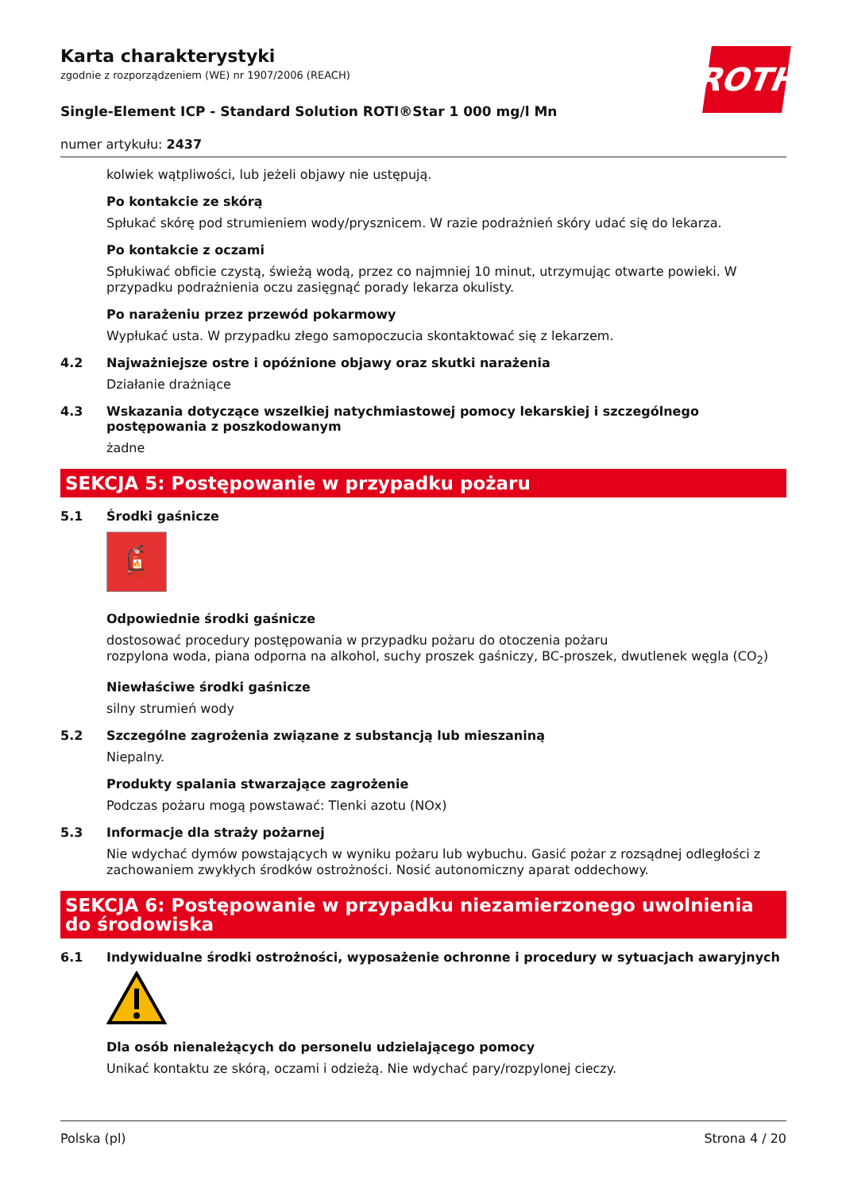ROTH
Karta charakterystyki
zgodnie z rozporządzeniem (WE) nr 1907/2006 (REACH)
Single-Element ICP - Standard Solution ROTI®Star 1 000 mg/l Mn
numer artykułu: 2437
kolwiek wątpliwości, lub jeżeli objawy nie ustępują.
Po kontakcie ze skórą
Spłukać skórę pod strumieniem wody/prysznicem. W razie podrażnień skóry udać się do lekarza.
Po kontakcie z oczami
Spłukiwać obficie czystą, świeżą wodą, przez co najmniej 10 minut, utrzymując otwarte powieki. W przypadku podrażnienia oczu zasięgnąć porady lekarza okulisty.
Po narażeniu przez przewód pokarmowy
Wypłukać usta. W przypadku złego samopoczucia skontaktować się z lekarzem.
4.2 Najważniejsze ostre i opóźnione objawy oraz skutki narażenia
Działanie drażniące
4.3 Wskazania dotyczące wszelkiej natychmiastowej pomocy lekarskiej i szczególnego postępowania z poszkodowanym
żadne
SEKCJA 5: Postępowanie w przypadku pożaru
5.1 Środki gaśnicze
🧯
Odpowiednie środki gaśnicze
dostosować procedury postępowania w przypadku pożaru do otoczenia pożaru
rozpylona woda, piana odporna na alkohol, suchy proszek gaśniczy, BC-proszek, dwutlenek węgla (CO<sub>2</sub>)
Niewłaściwe środki gaśnicze
silny strumień wody
5.2 Szczególne zagrożenia związane z substancją lub mieszaniną
Niepalny.
Produkty spalania stwarzające zagrożenie
Podczas pożaru mogą powstawać: Tlenki azotu (NOx)
5.3 Informacje dla straży pożarnej
Nie wdychać dymów powstających w wyniku pożaru lub wybuchu. Gasić pożar z rozsądnej odległości z zachowaniem zwykłych środków ostrożności. Nosić autonomiczny aparat oddechowy.
SEKCJA 6: Postępowanie w przypadku niezamierzonego uwolnienia do środowiska
6.1 Indywidualne środki ostrożności, wyposażenie ochronne i procedury w sytuacjach awaryjnych
Dla osób nienależących do personelu udzielającego pomocy
Unikać kontaktu ze skórą, oczami i odzieżą. Nie wdychać pary/rozpylonej cieczy.
Polska (pl) Strona 4 / 20